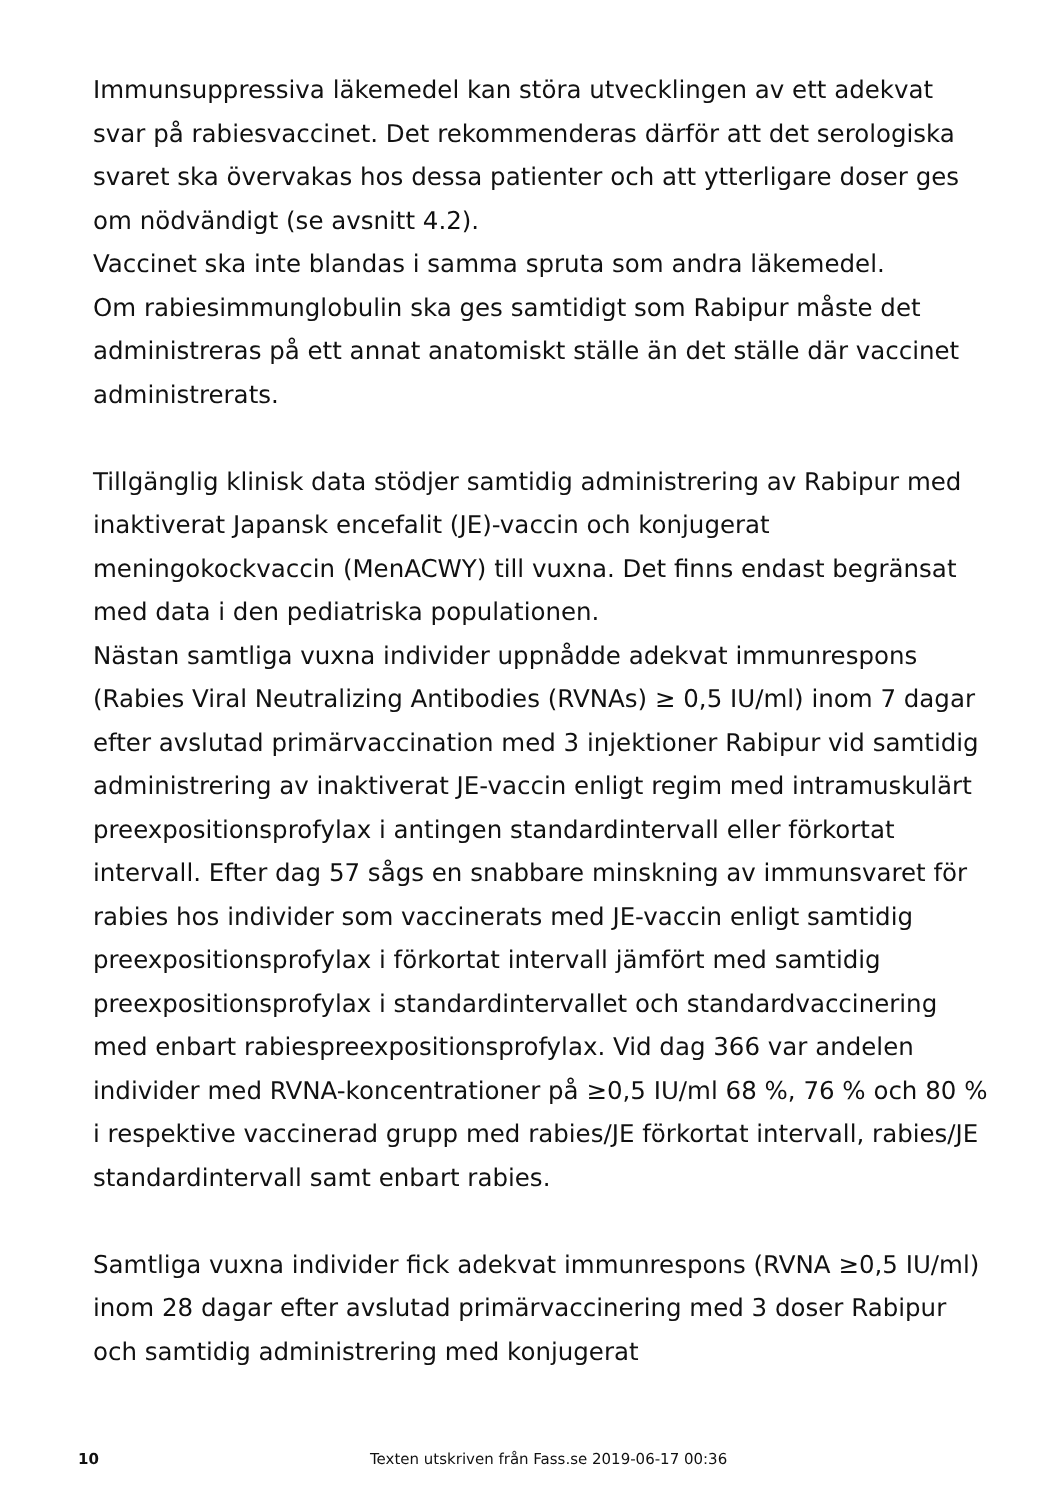Immunsuppressiva läkemedel kan störa utvecklingen av ett adekvat svar på rabiesvaccinet. Det rekommenderas därför att det serologiska svaret ska övervakas hos dessa patienter och att ytterligare doser ges om nödvändigt (se avsnitt 4.2).
Vaccinet ska inte blandas i samma spruta som andra läkemedel.
Om rabiesimmunglobulin ska ges samtidigt som Rabipur måste det administreras på ett annat anatomiskt ställe än det ställe där vaccinet administrerats.
Tillgänglig klinisk data stödjer samtidig administrering av Rabipur med inaktiverat Japansk encefalit (JE)-vaccin och konjugerat meningokockvaccin (MenACWY) till vuxna. Det finns endast begränsat med data i den pediatriska populationen.
Nästan samtliga vuxna individer uppnådde adekvat immunrespons (Rabies Viral Neutralizing Antibodies (RVNAs) ≥ 0,5 IU/ml) inom 7 dagar efter avslutad primärvaccination med 3 injektioner Rabipur vid samtidig administrering av inaktiverat JE-vaccin enligt regim med intramuskulärt preexpositionsprofylax i antingen standardintervall eller förkortat intervall. Efter dag 57 sågs en snabbare minskning av immunsvaret för rabies hos individer som vaccinerats med JE-vaccin enligt samtidig preexpositionsprofylax i förkortat intervall jämfört med samtidig preexpositionsprofylax i standardintervallet och standardvaccinering med enbart rabiespreexpositionsprofylax. Vid dag 366 var andelen individer med RVNA-koncentrationer på ≥0,5 IU/ml 68 %, 76 % och 80 % i respektive vaccinerad grupp med rabies/JE förkortat intervall, rabies/JE standardintervall samt enbart rabies.
Samtliga vuxna individer fick adekvat immunrespons (RVNA ≥0,5 IU/ml) inom 28 dagar efter avslutad primärvaccinering med 3 doser Rabipur och samtidig administrering med konjugerat
10 Texten utskriven från Fass.se 2019-06-17 00:36